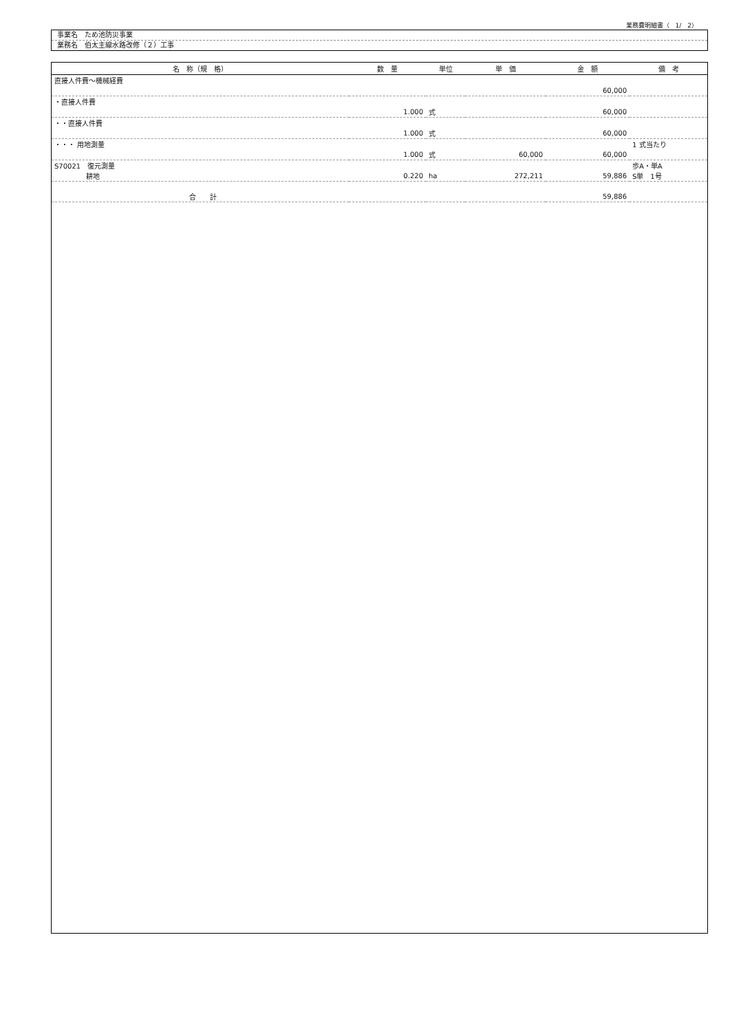業務費明細書（　1/　2）
事業名　ため池防災事業
業務名　伯太主線水路改修（２）工事
| 名 称（規 格） | 数 量 | 単位 | 単 価 | 金 額 | 備 考 |
| --- | --- | --- | --- | --- | --- |
| 直接人件費～機械経費 | | | | | |
| | | | | 60,000 | |
| ・直接人件費 | | | | | |
| | 1.000 | 式 | | 60,000 | |
| ・・直接人件費 | | | | | |
| | 1.000 | 式 | | 60,000 | |
| ・・・ 用地測量 | | | | | 1 式当たり |
| | 1.000 | 式 | 60,000 | 60,000 | |
| S70021 復元測量 | | | | | 歩A・単A |
| 耕地 | 0.220 | ha | 272,211 | 59,886 | S単 1号 |
| 合 計 | | | | 59,886 | |